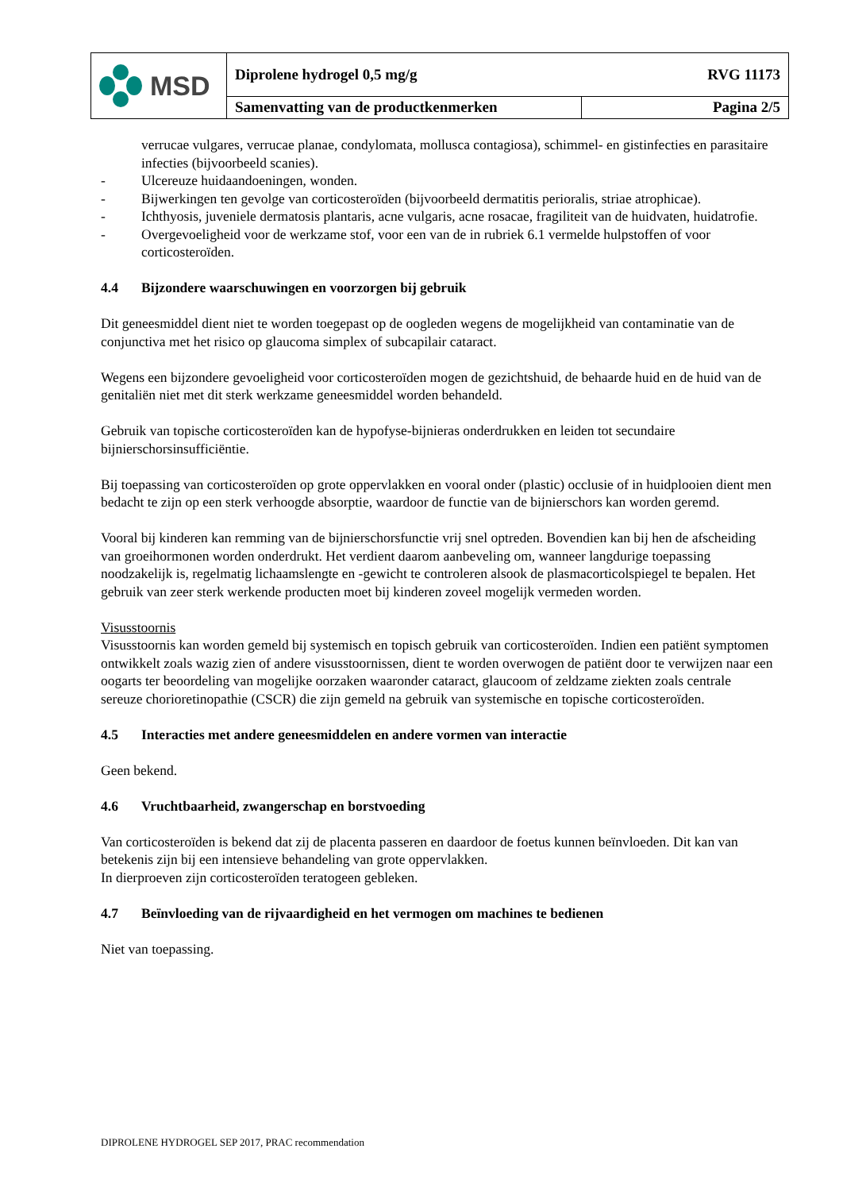| MSD | Diprolene hydrogel 0,5 mg/g RVG 11173 | |
| | Samenvatting van de productkenmerken | Pagina 2/5 |
verrucae vulgares, verrucae planae, condylomata, mollusca contagiosa), schimmel- en gistinfecties en parasitaire infecties (bijvoorbeeld scanies).
- Ulcereuze huidaandoeningen, wonden.
- Bijwerkingen ten gevolge van corticosteroïden (bijvoorbeeld dermatitis perioralis, striae atrophicae).
- Ichthyosis, juveniele dermatosis plantaris, acne vulgaris, acne rosacae, fragiliteit van de huidvaten, huidatrofie.
- Overgevoeligheid voor de werkzame stof, voor een van de in rubriek 6.1 vermelde hulpstoffen of voor corticosteroïden.
4.4 Bijzondere waarschuwingen en voorzorgen bij gebruik
Dit geneesmiddel dient niet te worden toegepast op de oogleden wegens de mogelijkheid van contaminatie van de conjunctiva met het risico op glaucoma simplex of subcapilair cataract.
Wegens een bijzondere gevoeligheid voor corticosteroïden mogen de gezichtshuid, de behaarde huid en de huid van de genitaliën niet met dit sterk werkzame geneesmiddel worden behandeld.
Gebruik van topische corticosteroïden kan de hypofyse-bijnieras onderdrukken en leiden tot secundaire bijnierschorsinsufficiëntie.
Bij toepassing van corticosteroïden op grote oppervlakken en vooral onder (plastic) occlusie of in huidplooien dient men bedacht te zijn op een sterk verhoogde absorptie, waardoor de functie van de bijnierschors kan worden geremd.
Vooral bij kinderen kan remming van de bijnierschorsfunctie vrij snel optreden. Bovendien kan bij hen de afscheiding van groeihormonen worden onderdrukt. Het verdient daarom aanbeveling om, wanneer langdurige toepassing noodzakelijk is, regelmatig lichaamslengte en -gewicht te controleren alsook de plasmacorticolspiegel te bepalen. Het gebruik van zeer sterk werkende producten moet bij kinderen zoveel mogelijk vermeden worden.
Visusstoornis
Visusstoornis kan worden gemeld bij systemisch en topisch gebruik van corticosteroïden. Indien een patiënt symptomen ontwikkelt zoals wazig zien of andere visusstoornissen, dient te worden overwogen de patiënt door te verwijzen naar een oogarts ter beoordeling van mogelijke oorzaken waaronder cataract, glaucoom of zeldzame ziekten zoals centrale sereuze chorioretinopathie (CSCR) die zijn gemeld na gebruik van systemische en topische corticosteroïden.
4.5 Interacties met andere geneesmiddelen en andere vormen van interactie
Geen bekend.
4.6 Vruchtbaarheid, zwangerschap en borstvoeding
Van corticosteroïden is bekend dat zij de placenta passeren en daardoor de foetus kunnen beïnvloeden. Dit kan van betekenis zijn bij een intensieve behandeling van grote oppervlakken.
In dierproeven zijn corticosteroïden teratogeen gebleken.
4.7 Beïnvloeding van de rijvaardigheid en het vermogen om machines te bedienen
Niet van toepassing.
DIPROLENE HYDROGEL SEP 2017, PRAC recommendation